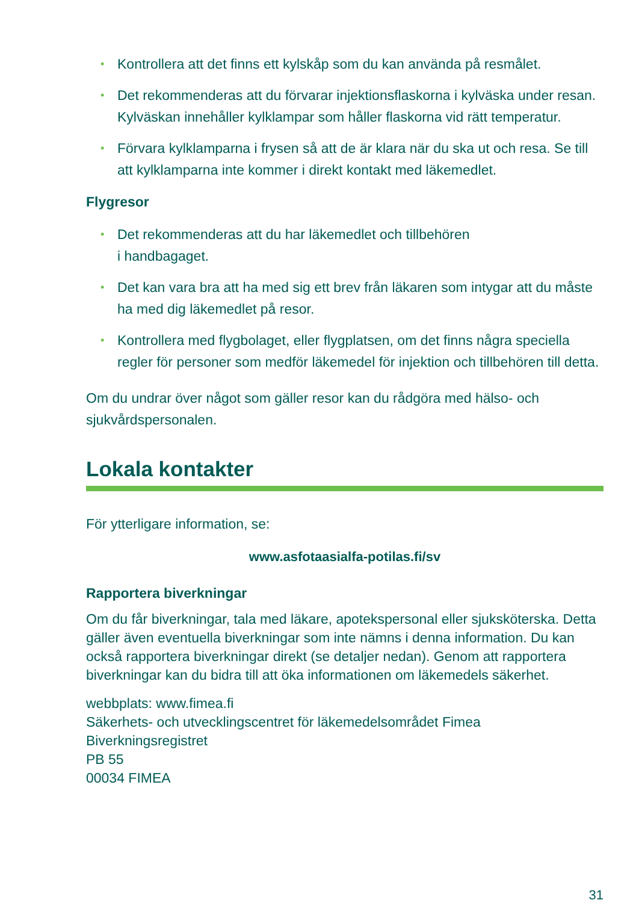• Kontrollera att det finns ett kylskåp som du kan använda på resmålet.
• Det rekommenderas att du förvarar injektionsflaskorna i kylväska under resan. Kylväskan innehåller kylklampar som håller flaskorna vid rätt temperatur.
• Förvara kylklamparna i frysen så att de är klara när du ska ut och resa. Se till att kylklamparna inte kommer i direkt kontakt med läkemedlet.
Flygresor
• Det rekommenderas att du har läkemedlet och tillbehören
i handbagaget.
• Det kan vara bra att ha med sig ett brev från läkaren som intygar att du måste ha med dig läkemedlet på resor.
• Kontrollera med flygbolaget, eller flygplatsen, om det finns några speciella regler för personer som medför läkemedel för injektion och tillbehören till detta.
Om du undrar över något som gäller resor kan du rådgöra med hälso- och sjukvårdspersonalen.
Lokala kontakter
För ytterligare information, se:
www.asfotaasialfa-potilas.fi/sv
Rapportera biverkningar
Om du får biverkningar, tala med läkare, apotekspersonal eller sjuksköterska. Detta gäller även eventuella biverkningar som inte nämns i denna information. Du kan också rapportera biverkningar direkt (se detaljer nedan). Genom att rapportera biverkningar kan du bidra till att öka informationen om läkemedels säkerhet.
webbplats: www.fimea.fi
Säkerhets- och utvecklingscentret för läkemedelsområdet Fimea
Biverkningsregistret
PB 55
00034 FIMEA
31